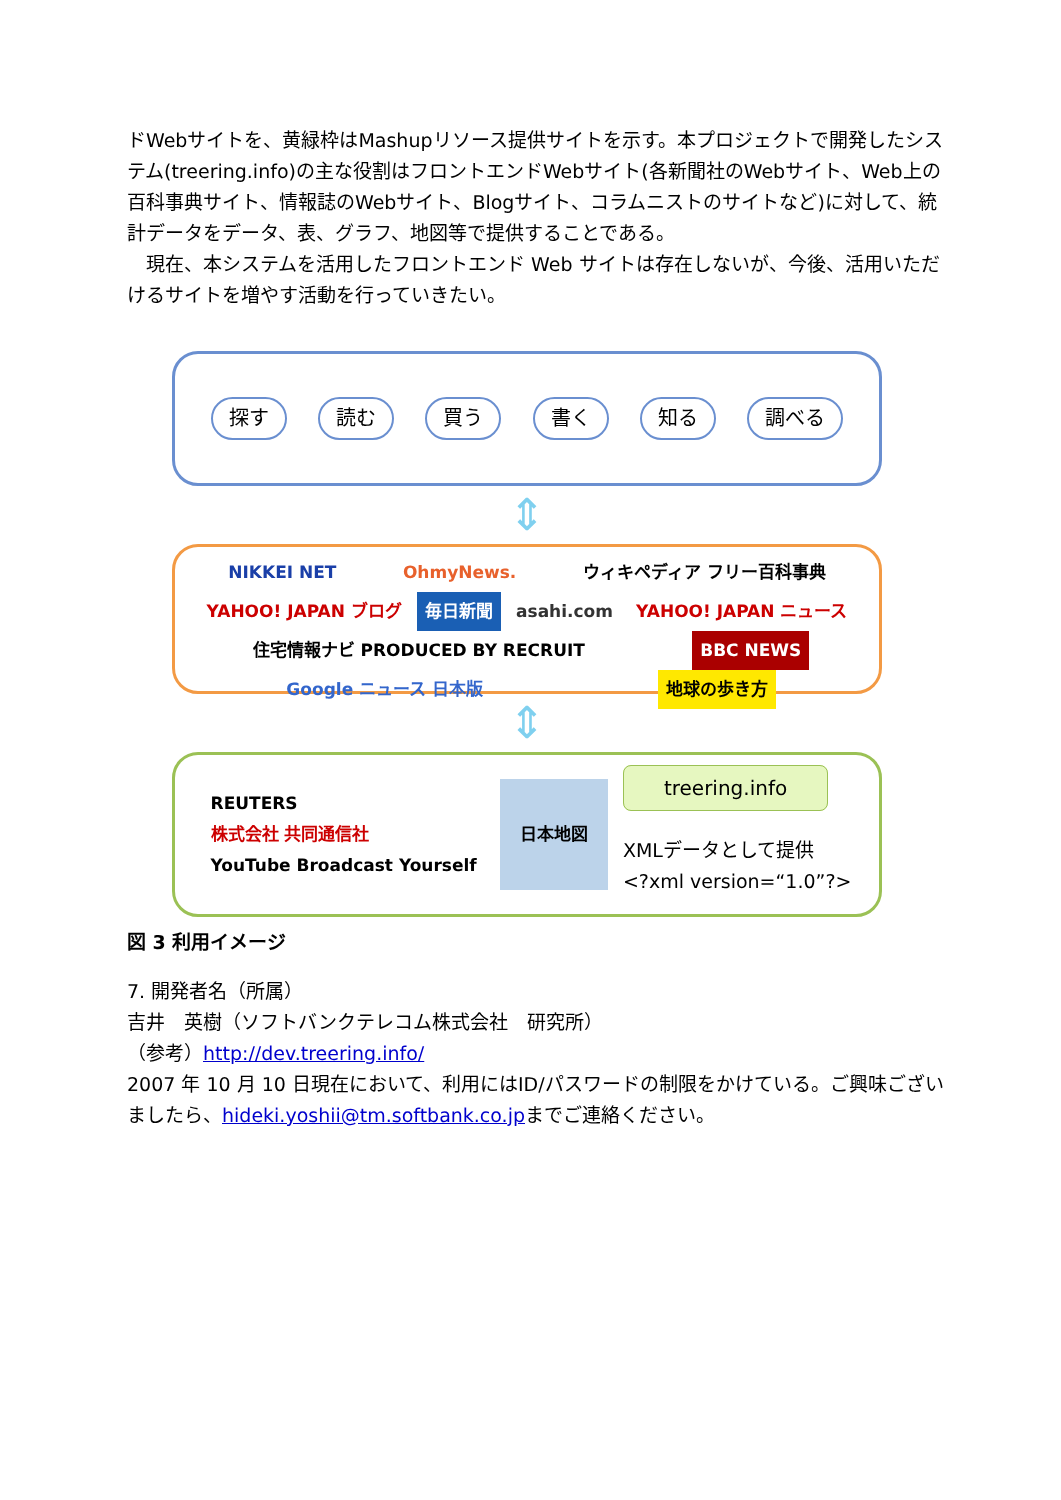ドWebサイトを、黄緑枠はMashupリソース提供サイトを示す。本プロジェクトで開発したシステム(treering.info)の主な役割はフロントエンドWebサイト(各新聞社のWebサイト、Web上の百科事典サイト、情報誌のWebサイト、Blogサイト、コラムニストのサイトなど)に対して、統計データをデータ、表、グラフ、地図等で提供することである。
　現在、本システムを活用したフロントエンド Web サイトは存在しないが、今後、活用いただけるサイトを増やす活動を行っていきたい。
探す 読む 買う 書く 知る 調べる
⇕
NIKKEI NET OhmyNews. ウィキペディア フリー百科事典 YAHOO! JAPAN ブログ 毎日新聞 asahi.com YAHOO! JAPAN ニュース 住宅情報ナビ PRODUCED BY RECRUIT BBC NEWS Google ニュース 日本版 地球の歩き方
⇕
REUTERS
株式会社 共同通信社
YouTube Broadcast Yourself 日本地図 treering.info
XMLデータとして提供
<?xml version=“1.0”?>
図 3 利用イメージ
7. 開発者名（所属）
吉井　英樹（ソフトバンクテレコム株式会社　研究所）
（参考）http://dev.treering.info/
2007 年 10 月 10 日現在において、利用にはID/パスワードの制限をかけている。ご興味ございましたら、hideki.yoshii@tm.softbank.co.jpまでご連絡ください。